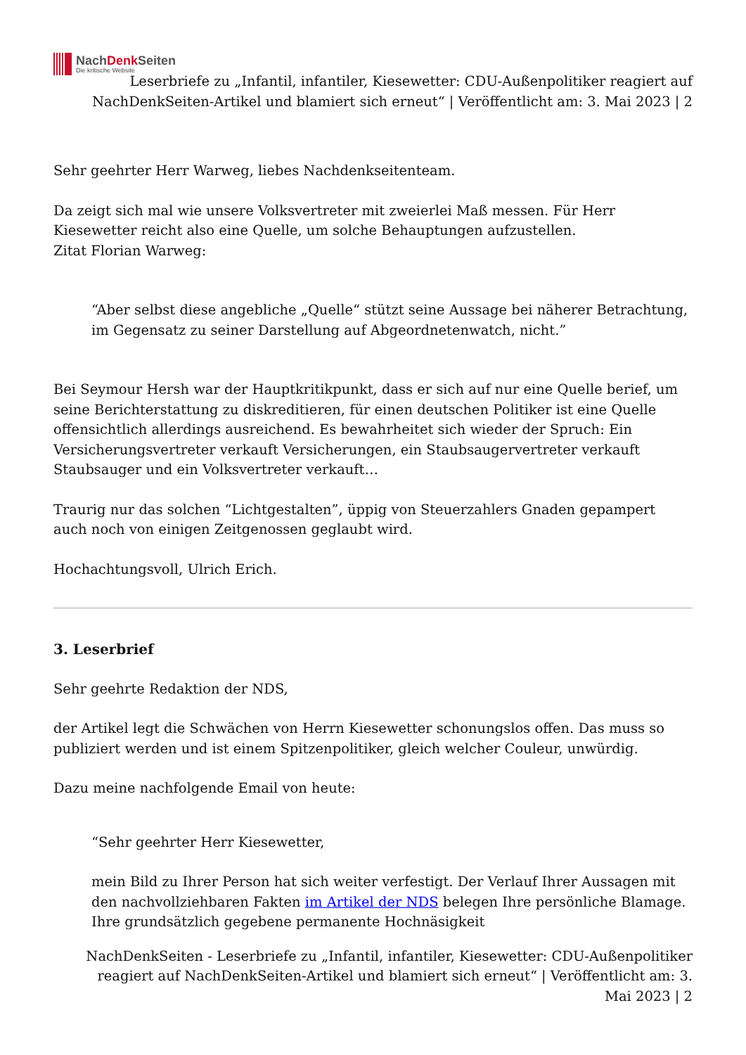NachDenk Seiten
Die kritische Website
Leserbriefe zu „Infantil, infantiler, Kiesewetter: CDU-Außenpolitiker reagiert auf NachDenkSeiten-Artikel und blamiert sich erneut“ | Veröffentlicht am: 3. Mai 2023 | 2
Sehr geehrter Herr Warweg, liebes Nachdenkseitenteam.
Da zeigt sich mal wie unsere Volksvertreter mit zweierlei Maß messen. Für Herr Kiesewetter reicht also eine Quelle, um solche Behauptungen aufzustellen.
Zitat Florian Warweg:
“Aber selbst diese angebliche „Quelle“ stützt seine Aussage bei näherer Betrachtung, im Gegensatz zu seiner Darstellung auf Abgeordnetenwatch, nicht.”
Bei Seymour Hersh war der Hauptkritikpunkt, dass er sich auf nur eine Quelle berief, um seine Berichterstattung zu diskreditieren, für einen deutschen Politiker ist eine Quelle offensichtlich allerdings ausreichend. Es bewahrheitet sich wieder der Spruch: Ein Versicherungsvertreter verkauft Versicherungen, ein Staubsaugervertreter verkauft Staubsauger und ein Volksvertreter verkauft…
Traurig nur das solchen “Lichtgestalten”, üppig von Steuerzahlers Gnaden gepampert auch noch von einigen Zeitgenossen geglaubt wird.
Hochachtungsvoll, Ulrich Erich.
3. Leserbrief
Sehr geehrte Redaktion der NDS,
der Artikel legt die Schwächen von Herrn Kiesewetter schonungslos offen. Das muss so publiziert werden und ist einem Spitzenpolitiker, gleich welcher Couleur, unwürdig.
Dazu meine nachfolgende Email von heute:
“Sehr geehrter Herr Kiesewetter,
mein Bild zu Ihrer Person hat sich weiter verfestigt. Der Verlauf Ihrer Aussagen mit den nachvollziehbaren Fakten im Artikel der NDS belegen Ihre persönliche Blamage. Ihre grundsätzlich gegebene permanente Hochnäsigkeit
NachDenkSeiten - Leserbriefe zu „Infantil, infantiler, Kiesewetter: CDU-Außenpolitiker reagiert auf NachDenkSeiten-Artikel und blamiert sich erneut“ | Veröffentlicht am: 3. Mai 2023 | 2